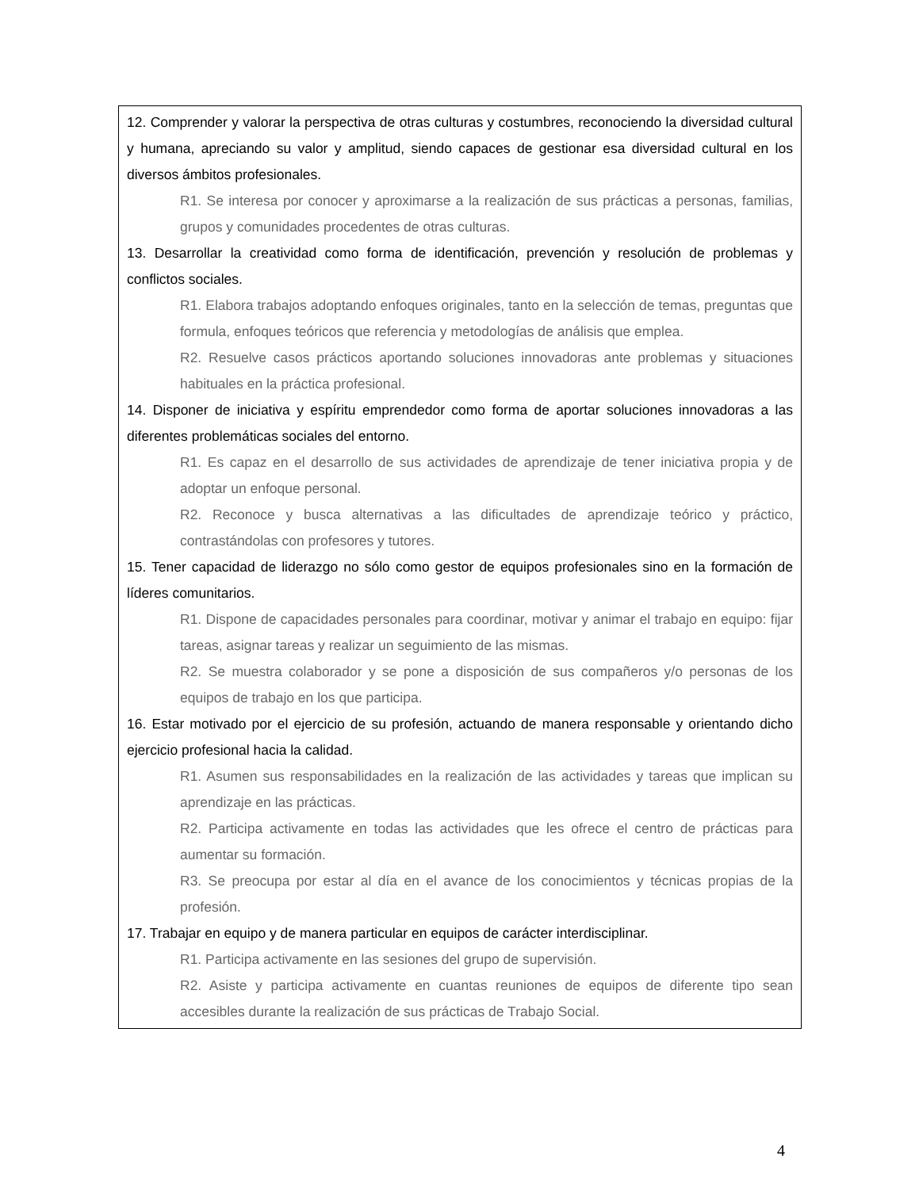12. Comprender y valorar la perspectiva de otras culturas y costumbres, reconociendo la diversidad cultural y humana, apreciando su valor y amplitud, siendo capaces de gestionar esa diversidad cultural en los diversos ámbitos profesionales.
R1. Se interesa por conocer y aproximarse a la realización de sus prácticas a personas, familias, grupos y comunidades procedentes de otras culturas.
13. Desarrollar la creatividad como forma de identificación, prevención y resolución de problemas y conflictos sociales.
R1. Elabora trabajos adoptando enfoques originales, tanto en la selección de temas, preguntas que formula, enfoques teóricos que referencia y metodologías de análisis que emplea.
R2. Resuelve casos prácticos aportando soluciones innovadoras ante problemas y situaciones habituales en la práctica profesional.
14. Disponer de iniciativa y espíritu emprendedor como forma de aportar soluciones innovadoras a las diferentes problemáticas sociales del entorno.
R1. Es capaz en el desarrollo de sus actividades de aprendizaje de tener iniciativa propia y de adoptar un enfoque personal.
R2. Reconoce y busca alternativas a las dificultades de aprendizaje teórico y práctico, contrastándolas con profesores y tutores.
15. Tener capacidad de liderazgo no sólo como gestor de equipos profesionales sino en la formación de líderes comunitarios.
R1. Dispone de capacidades personales para coordinar, motivar y animar el trabajo en equipo: fijar tareas, asignar tareas y realizar un seguimiento de las mismas.
R2. Se muestra colaborador y se pone a disposición de sus compañeros y/o personas de los equipos de trabajo en los que participa.
16. Estar motivado por el ejercicio de su profesión, actuando de manera responsable y orientando dicho ejercicio profesional hacia la calidad.
R1. Asumen sus responsabilidades en la realización de las actividades y tareas que implican su aprendizaje en las prácticas.
R2. Participa activamente en todas las actividades que les ofrece el centro de prácticas para aumentar su formación.
R3. Se preocupa por estar al día en el avance de los conocimientos y técnicas propias de la profesión.
17. Trabajar en equipo y de manera particular en equipos de carácter interdisciplinar.
R1. Participa activamente en las sesiones del grupo de supervisión.
R2. Asiste y participa activamente en cuantas reuniones de equipos de diferente tipo sean accesibles durante la realización de sus prácticas de Trabajo Social.
4